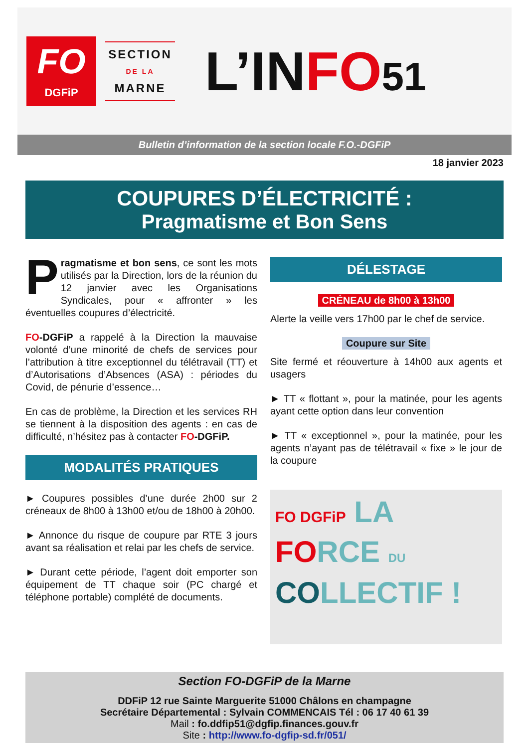FO
DGFiP
SECTION
DE LA
MARNE
L’INFO 51
Bulletin d’information de la section locale F.O.-DGFiP
18 janvier 2023
COUPURES D’ÉLECTRICITÉ :
Pragmatisme et Bon Sens
Pragmatisme et bon sens, ce sont les mots utilisés par la Direction, lors de la réunion du 12 janvier avec les Organisations Syndicales, pour « affronter » les éventuelles coupures d’électricité.
FO-DGFiP a rappelé à la Direction la mauvaise volonté d’une minorité de chefs de services pour l’attribution à titre exceptionnel du télétravail (TT) et d’Autorisations d’Absences (ASA) : périodes du Covid, de pénurie d’essence…
En cas de problème, la Direction et les services RH se tiennent à la disposition des agents : en cas de difficulté, n’hésitez pas à contacter FO-DGFiP.
MODALITÉS PRATIQUES
► Coupures possibles d’une durée 2h00 sur 2 créneaux de 8h00 à 13h00 et/ou de 18h00 à 20h00.
► Annonce du risque de coupure par RTE 3 jours avant sa réalisation et relai par les chefs de service.
► Durant cette période, l’agent doit emporter son équipement de TT chaque soir (PC chargé et téléphone portable) complété de documents.
DÉLESTAGE
CRÉNEAU de 8h00 à 13h00
Alerte la veille vers 17h00 par le chef de service.
Coupure sur Site
Site fermé et réouverture à 14h00 aux agents et usagers
► TT « flottant », pour la matinée, pour les agents ayant cette option dans leur convention
► TT « exceptionnel », pour la matinée, pour les agents n’ayant pas de télétravail « fixe » le jour de la coupure
FO DGFiP LA
FORCE DU
COLLECTIF !
Section FO-DGFiP de la Marne
DDFiP 12 rue Sainte Marguerite 51000 Châlons en champagne
Secrétaire Départemental : Sylvain COMMENCAIS Tél : 06 17 40 61 39
Mail : fo.ddfip51@dgfip.finances.gouv.fr
Site : http://www.fo-dgfip-sd.fr/051/